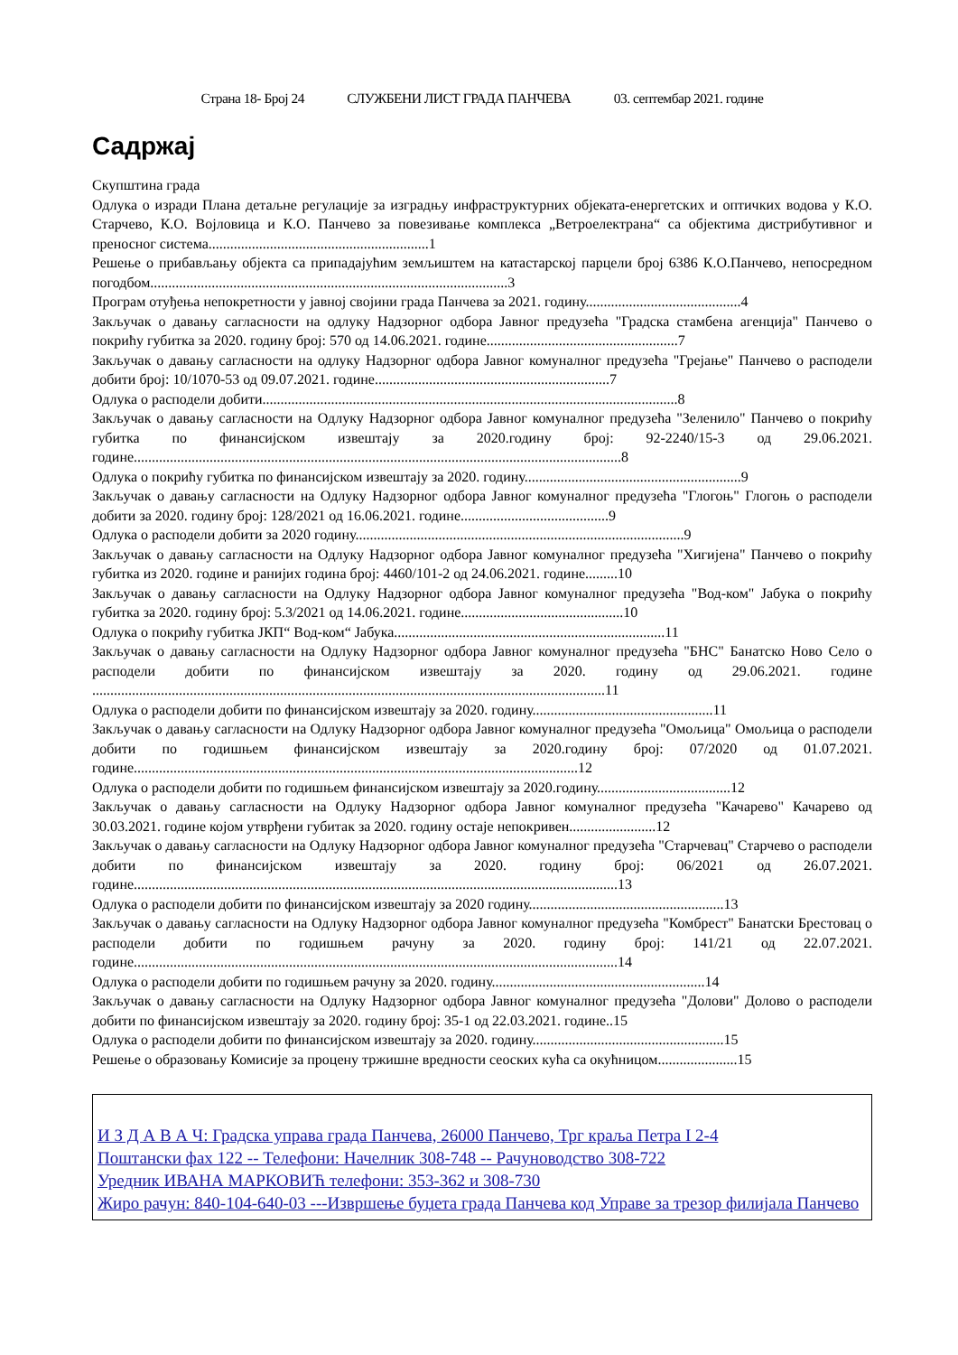Страна 18- Број 24 СЛУЖБЕНИ ЛИСТ ГРАДА ПАНЧЕВА 03. септембар 2021. године
Садржај
Скупштина града
Одлука о изради Плана детаљне регулације за изградњу инфраструктурних објеката-енергетских и оптичких водова у К.О. Старчево, К.О. Војловица и К.О. Панчево за повезивање комплекса „Ветроелектрана“ са објектима дистрибутивног и преносног система.............................................................1
Решење о прибављању објекта са припадајућим земљиштем на катастарској парцели број 6386 К.О.Панчево, непосредном погодбом...................................................................................................3
Програм отуђења непокретности у јавној својини града Панчева за 2021. годину...........................................4
Закључак о давању сагласности на одлуку Надзорног одбора Јавног предузећа "Градска стамбена агенција" Панчево о покрићу губитка за 2020. годину број: 570 од 14.06.2021. године.....................................................7
Закључак о давању сагласности на одлуку Надзорног одбора Јавног комуналног предузећа "Грејање" Панчево о расподели добити број: 10/1070-53 од 09.07.2021. године.................................................................7
Одлука о расподели добити...................................................................................................................8
Закључак о давању сагласности на Одлуку Надзорног одбора Јавног комуналног предузећа "Зеленило" Панчево о покрићу губитка по финансијском извештају за 2020.годину број: 92-2240/15-3 од 29.06.2021. године.......................................................................................................................................8
Одлука о покрићу губитка по финансијском извештају за 2020. годину............................................................9
Закључак о давању сагласности на Одлуку Надзорног одбора Јавног комуналног предузећа "Глогоњ" Глогоњ о расподели добити за 2020. годину број: 128/2021 од 16.06.2021. године.........................................9
Одлука о расподели добити за 2020 годину...........................................................................................9
Закључак о давању сагласности на Одлуку Надзорног одбора Јавног комуналног предузећа "Хигијена" Панчево о покрићу губитка из 2020. године и ранијих година број: 4460/101-2 од 24.06.2021. године.........10
Закључак о давању сагласности на Одлуку Надзорног одбора Јавног комуналног предузећа "Вод-ком" Јабука о покрићу губитка за 2020. годину број: 5.3/2021 од 14.06.2021. године.............................................10
Одлука о покрићу губитка ЈКП“ Вод-ком“ Јабука...........................................................................11
Закључак о давању сагласности на Одлуку Надзорног одбора Јавног комуналног предузећа "БНС" Банатско Ново Село о расподели добити по финансијском извештају за 2020. годину од 29.06.2021. године ..............................................................................................................................................11
Одлука о расподели добити по финансијском извештају за 2020. годину..................................................11
Закључак о давању сагласности на Одлуку Надзорног одбора Јавног комуналног предузећа "Омољица" Омољица о расподели добити по годишњем финансијском извештају за 2020.годину број: 07/2020 од 01.07.2021. године...........................................................................................................................12
Одлука о расподели добити по годишњем финансијском извештају за 2020.годину.....................................12
Закључак о давању сагласности на Одлуку Надзорног одбора Јавног комуналног предузећа "Качарево" Качарево од 30.03.2021. године којом утврђени губитак за 2020. годину остаје непокривен........................12
Закључак о давању сагласности на Одлуку Надзорног одбора Јавног комуналног предузећа "Старчевац" Старчево о расподели добити по финансијском извештају за 2020. годину број: 06/2021 од 26.07.2021. године......................................................................................................................................13
Одлука о расподели добити по финансијском извештају за 2020 годину......................................................13
Закључак о давању сагласности на Одлуку Надзорног одбора Јавног комуналног предузећа "Комбрест" Банатски Брестовац о расподели добити по годишњем рачуну за 2020. годину број: 141/21 од 22.07.2021. године......................................................................................................................................14
Одлука о расподели добити по годишњем рачуну за 2020. годину...........................................................14
Закључак о давању сагласности на Одлуку Надзорног одбора Јавног комуналног предузећа "Долови" Долово о расподели добити по финансијском извештају за 2020. годину број: 35-1 од 22.03.2021. године..15
Одлука о расподели добити по финансијском извештају за 2020. годину.....................................................15
Решење о образовању Комисије за процену тржишне вредности сеоских кућа са окућницом......................15
И З Д А В А Ч: Градска управа града Панчева, 26000 Панчево, Трг краља Петра I 2-4
Поштански фах 122 -- Телефони: Начелник 308-748 -- Рачуноводство 308-722
Уредник ИВАНА МАРКОВИЋ телефони: 353-362 и 308-730
Жиро рачун: 840-104-640-03 ---Извршење буџета града Панчева код Управе за трезор филијала Панчево